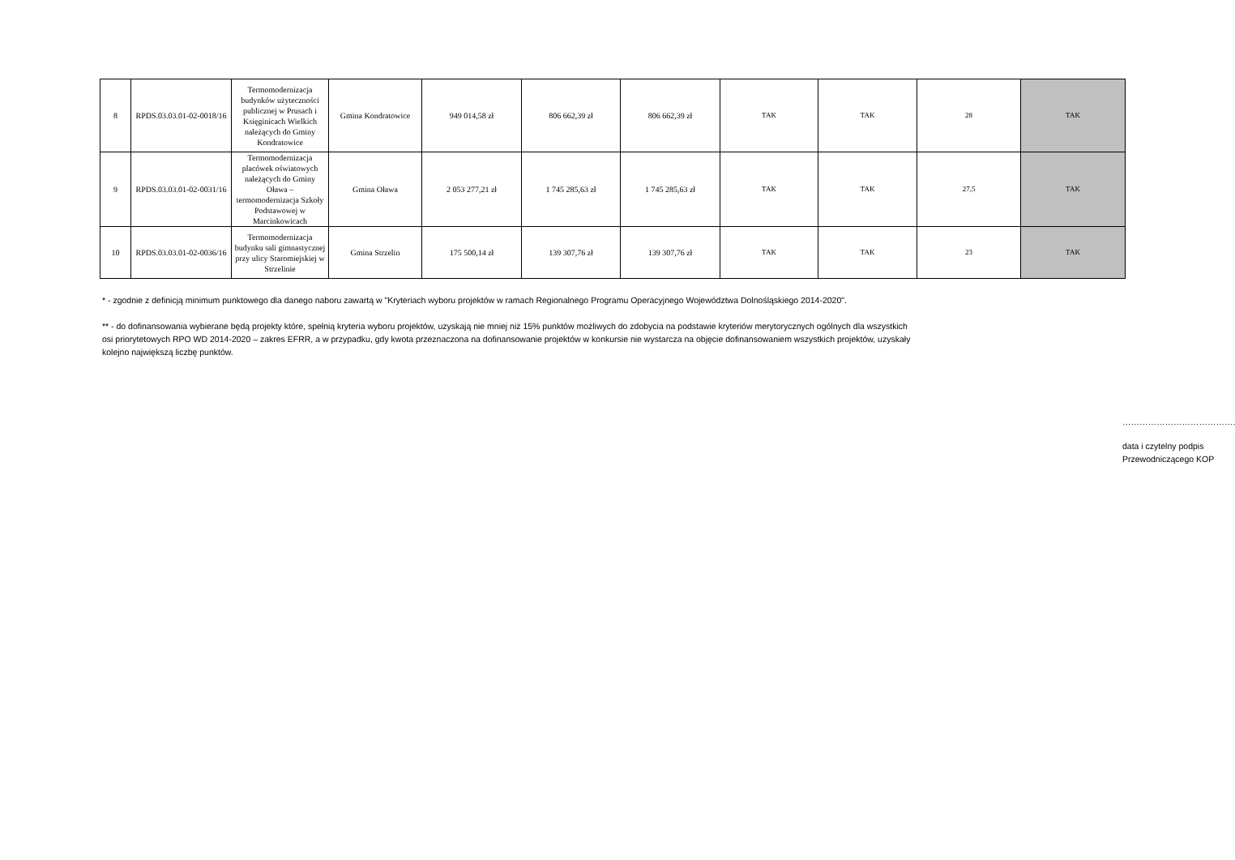| 8 | RPDS.03.03.01-02-0018/16 | Termomodernizacja budynków użyteczności publicznej w Prusach i Księginicach Wielkich należących do Gminy Kondratowice | Gmina Kondratowice | 949 014,58 zł | 806 662,39 zł | 806 662,39 zł | TAK | TAK | 28 | TAK |
| 9 | RPDS.03.03.01-02-0031/16 | Termomodernizacja placówek oświatowych należących do Gminy Oława – termomodernizacja Szkoły Podstawowej w Marcinkowicach | Gmina Oława | 2 053 277,21 zł | 1 745 285,63 zł | 1 745 285,63 zł | TAK | TAK | 27,5 | TAK |
| 10 | RPDS.03.03.01-02-0036/16 | Termomodernizacja budynku sali gimnastycznej przy ulicy Staromiejskiej w Strzelinie | Gmina Strzelin | 175 500,14 zł | 139 307,76 zł | 139 307,76 zł | TAK | TAK | 23 | TAK |
* - zgodnie z definicją minimum punktowego dla danego naboru zawartą w "Kryteriach wyboru projektów w ramach Regionalnego Programu Operacyjnego Województwa Dolnośląskiego 2014-2020".
** - do dofinansowania wybierane będą projekty które, spełnią kryteria wyboru projektów, uzyskają nie mniej niż 15% punktów możliwych do zdobycia na podstawie kryteriów merytorycznych ogólnych dla wszystkich osi priorytetowych RPO WD 2014-2020 – zakres EFRR, a w przypadku, gdy kwota przeznaczona na dofinansowanie projektów w konkursie nie wystarcza na objęcie dofinansowaniem wszystkich projektów, uzyskały kolejno największą liczbę punktów.
………………………………….
data i czytelny podpis
Przewodniczącego KOP